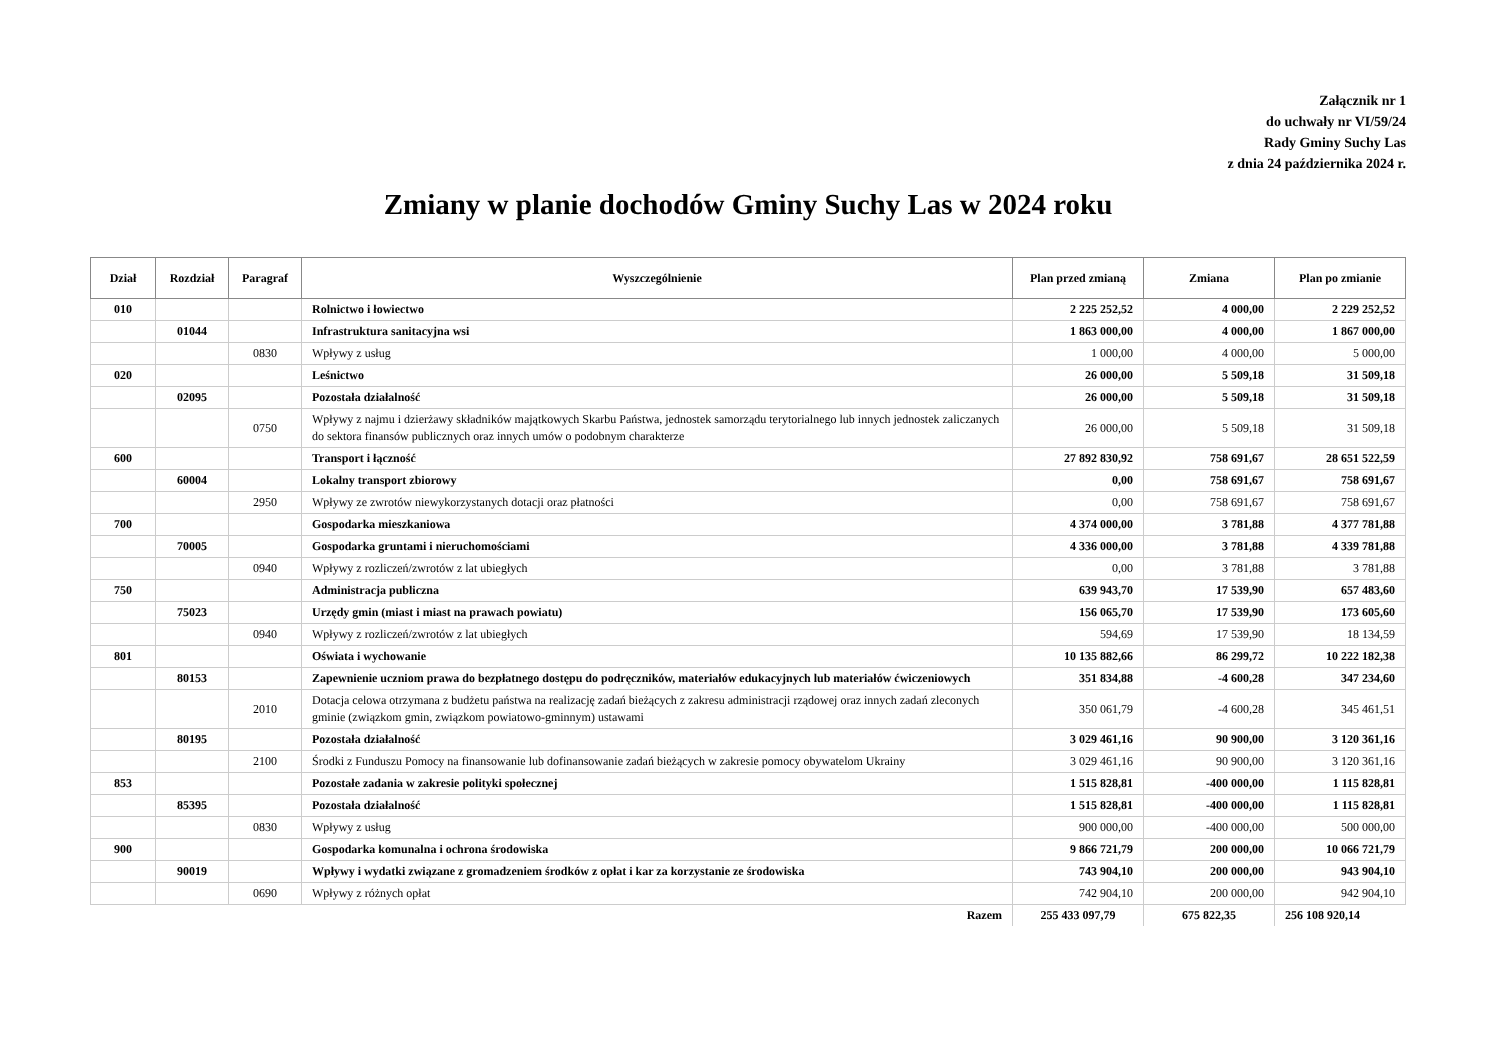Załącznik nr 1
do uchwały nr VI/59/24
Rady Gminy Suchy Las
z dnia 24 października 2024 r.
Zmiany w planie dochodów Gminy Suchy Las w 2024 roku
| Dział | Rozdział | Paragraf | Wyszczególnienie | Plan przed zmianą | Zmiana | Plan po zmianie |
| --- | --- | --- | --- | --- | --- | --- |
| 010 | | | Rolnictwo i łowiectwo | 2 225 252,52 | 4 000,00 | 2 229 252,52 |
| | 01044 | | Infrastruktura sanitacyjna wsi | 1 863 000,00 | 4 000,00 | 1 867 000,00 |
| | | 0830 | Wpływy z usług | 1 000,00 | 4 000,00 | 5 000,00 |
| 020 | | | Leśnictwo | 26 000,00 | 5 509,18 | 31 509,18 |
| | 02095 | | Pozostała działalność | 26 000,00 | 5 509,18 | 31 509,18 |
| | | 0750 | Wpływy z najmu i dzierżawy składników majątkowych Skarbu Państwa, jednostek samorządu terytorialnego lub innych jednostek zaliczanych do sektora finansów publicznych oraz innych umów o podobnym charakterze | 26 000,00 | 5 509,18 | 31 509,18 |
| 600 | | | Transport i łączność | 27 892 830,92 | 758 691,67 | 28 651 522,59 |
| | 60004 | | Lokalny transport zbiorowy | 0,00 | 758 691,67 | 758 691,67 |
| | | 2950 | Wpływy ze zwrotów niewykorzystanych dotacji oraz płatności | 0,00 | 758 691,67 | 758 691,67 |
| 700 | | | Gospodarka mieszkaniowa | 4 374 000,00 | 3 781,88 | 4 377 781,88 |
| | 70005 | | Gospodarka gruntami i nieruchomościami | 4 336 000,00 | 3 781,88 | 4 339 781,88 |
| | | 0940 | Wpływy z rozliczeń/zwrotów z lat ubiegłych | 0,00 | 3 781,88 | 3 781,88 |
| 750 | | | Administracja publiczna | 639 943,70 | 17 539,90 | 657 483,60 |
| | 75023 | | Urzędy gmin (miast i miast na prawach powiatu) | 156 065,70 | 17 539,90 | 173 605,60 |
| | | 0940 | Wpływy z rozliczeń/zwrotów z lat ubiegłych | 594,69 | 17 539,90 | 18 134,59 |
| 801 | | | Oświata i wychowanie | 10 135 882,66 | 86 299,72 | 10 222 182,38 |
| | 80153 | | Zapewnienie uczniom prawa do bezpłatnego dostępu do podręczników, materiałów edukacyjnych lub materiałów ćwiczeniowych | 351 834,88 | -4 600,28 | 347 234,60 |
| | | 2010 | Dotacja celowa otrzymana z budżetu państwa na realizację zadań bieżących z zakresu administracji rządowej oraz innych zadań zleconych gminie (związkom gmin, związkom powiatowo-gminnym) ustawami | 350 061,79 | -4 600,28 | 345 461,51 |
| | 80195 | | Pozostała działalność | 3 029 461,16 | 90 900,00 | 3 120 361,16 |
| | | 2100 | Środki z Funduszu Pomocy na finansowanie lub dofinansowanie zadań bieżących w zakresie pomocy obywatelom Ukrainy | 3 029 461,16 | 90 900,00 | 3 120 361,16 |
| 853 | | | Pozostałe zadania w zakresie polityki społecznej | 1 515 828,81 | -400 000,00 | 1 115 828,81 |
| | 85395 | | Pozostała działalność | 1 515 828,81 | -400 000,00 | 1 115 828,81 |
| | | 0830 | Wpływy z usług | 900 000,00 | -400 000,00 | 500 000,00 |
| 900 | | | Gospodarka komunalna i ochrona środowiska | 9 866 721,79 | 200 000,00 | 10 066 721,79 |
| | 90019 | | Wpływy i wydatki związane z gromadzeniem środków z opłat i kar za korzystanie ze środowiska | 743 904,10 | 200 000,00 | 943 904,10 |
| | | 0690 | Wpływy z różnych opłat | 742 904,10 | 200 000,00 | 942 904,10 |
| Razem | | | | 255 433 097,79 | 675 822,35 | 256 108 920,14 |